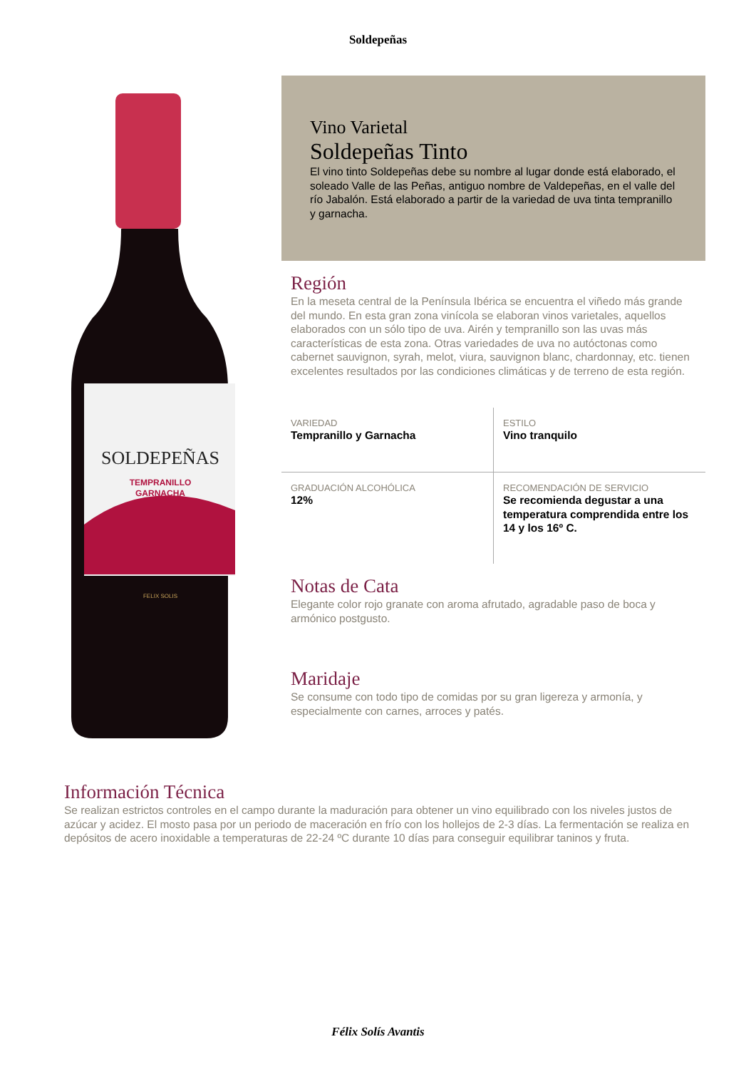Soldepeñas
SOLDEPEÑAS
TEMPRANILLO
GARNACHA
FELIX SOLIS
Vino Varietal
Soldepeñas Tinto
El vino tinto Soldepeñas debe su nombre al lugar donde está elaborado, el soleado Valle de las Peñas, antiguo nombre de Valdepeñas, en el valle del río Jabalón. Está elaborado a partir de la variedad de uva tinta tempranillo y garnacha.
Región
En la meseta central de la Península Ibérica se encuentra el viñedo más grande del mundo. En esta gran zona vinícola se elaboran vinos varietales, aquellos elaborados con un sólo tipo de uva. Airén y tempranillo son las uvas más características de esta zona. Otras variedades de uva no autóctonas como cabernet sauvignon, syrah, melot, viura, sauvignon blanc, chardonnay, etc. tienen excelentes resultados por las condiciones climáticas y de terreno de esta región.
| VARIEDAD Tempranillo y Garnacha | ESTILO Vino tranquilo |
| GRADUACIÓN ALCOHÓLICA 12% | RECOMENDACIÓN DE SERVICIO Se recomienda degustar a una temperatura comprendida entre los 14 y los 16º C. |
Notas de Cata
Elegante color rojo granate con aroma afrutado, agradable paso de boca y armónico postgusto.
Maridaje
Se consume con todo tipo de comidas por su gran ligereza y armonía, y especialmente con carnes, arroces y patés.
Información Técnica
Se realizan estrictos controles en el campo durante la maduración para obtener un vino equilibrado con los niveles justos de azúcar y acidez. El mosto pasa por un periodo de maceración en frío con los hollejos de 2-3 días. La fermentación se realiza en depósitos de acero inoxidable a temperaturas de 22-24 ºC durante 10 días para conseguir equilibrar taninos y fruta.
Félix Solís Avantis